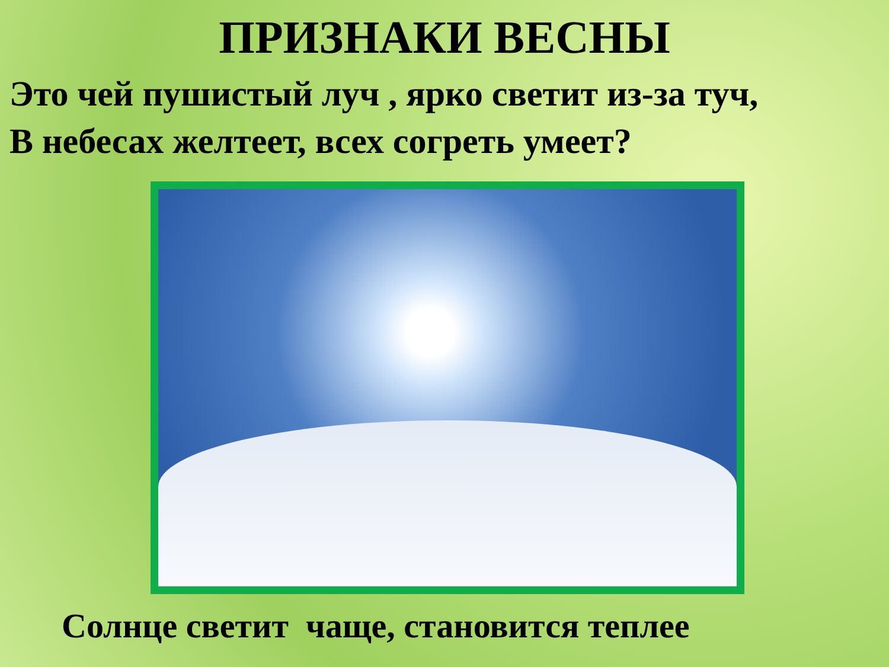ПРИЗНАКИ ВЕСНЫ
Это чей пушистый луч , ярко светит из-за туч,
В небесах желтеет, всех согреть умеет?
Солнце светит чаще, становится теплее